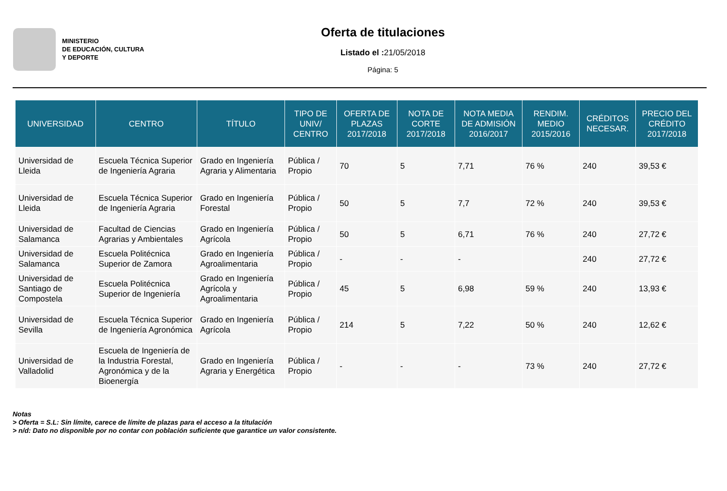MINISTERIO
DE EDUCACIÓN, CULTURA
Y DEPORTE
Oferta de titulaciones
Listado el : 21/05/2018
Página: 5
| UNIVERSIDAD | CENTRO | TÍTULO | TIPO DE UNIV/ CENTRO | OFERTA DE PLAZAS 2017/2018 | NOTA DE CORTE 2017/2018 | NOTA MEDIA DE ADMISIÓN 2016/2017 | RENDIM. MEDIO 2015/2016 | CRÉDITOS NECESAR. | PRECIO DEL CRÉDITO 2017/2018 |
| --- | --- | --- | --- | --- | --- | --- | --- | --- | --- |
| Universidad de Lleida | Escuela Técnica Superior de Ingeniería Agraria | Grado en Ingeniería Agraria y Alimentaria | Pública / Propio | 70 | 5 | 7,71 | 76 % | 240 | 39,53 € |
| Universidad de Lleida | Escuela Técnica Superior de Ingeniería Agraria | Grado en Ingeniería Forestal | Pública / Propio | 50 | 5 | 7,7 | 72 % | 240 | 39,53 € |
| Universidad de Salamanca | Facultad de Ciencias Agrarias y Ambientales | Grado en Ingeniería Agrícola | Pública / Propio | 50 | 5 | 6,71 | 76 % | 240 | 27,72 € |
| Universidad de Salamanca | Escuela Politécnica Superior de Zamora | Grado en Ingeniería Agroalimentaria | Pública / Propio | - | - | - | | 240 | 27,72 € |
| Universidad de Santiago de Compostela | Escuela Politécnica Superior de Ingeniería | Grado en Ingeniería Agrícola y Agroalimentaria | Pública / Propio | 45 | 5 | 6,98 | 59 % | 240 | 13,93 € |
| Universidad de Sevilla | Escuela Técnica Superior de Ingeniería Agronómica | Grado en Ingeniería Agrícola | Pública / Propio | 214 | 5 | 7,22 | 50 % | 240 | 12,62 € |
| Universidad de Valladolid | Escuela de Ingeniería de la Industria Forestal, Agronómica y de la Bioenergía | Grado en Ingeniería Agraria y Energética | Pública / Propio | - | - | - | 73 % | 240 | 27,72 € |
Notas
> Oferta = S.L: Sin límite, carece de límite de plazas para el acceso a la titulación
> n/d: Dato no disponible por no contar con población suficiente que garantice un valor consistente.